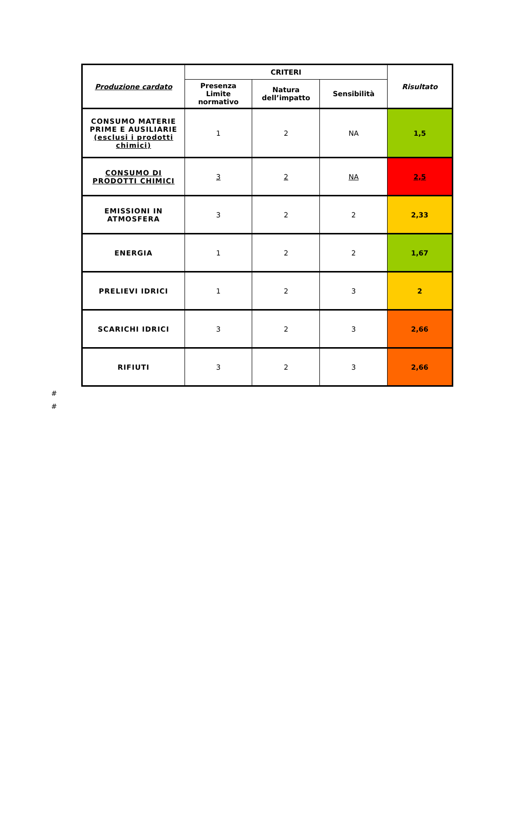| Produzione cardato | CRITERI | | | Risultato |
| --- | --- | --- | --- | --- |
| | Presenza Limite normativo | Natura dell’impatto | Sensibilità | |
| CONSUMO MATERIE PRIME E AUSILIARIE (esclusi i prodotti chimici) | 1 | 2 | NA | 1,5 |
| CONSUMO DI PRODOTTI CHIMICI | 3 | 2 | NA | 2,5 |
| EMISSIONI IN ATMOSFERA | 3 | 2 | 2 | 2,33 |
| ENERGIA | 1 | 2 | 2 | 1,67 |
| PRELIEVI IDRICI | 1 | 2 | 3 | 2 |
| SCARICHI IDRICI | 3 | 2 | 3 | 2,66 |
| RIFIUTI | 3 | 2 | 3 | 2,66 |
#
#